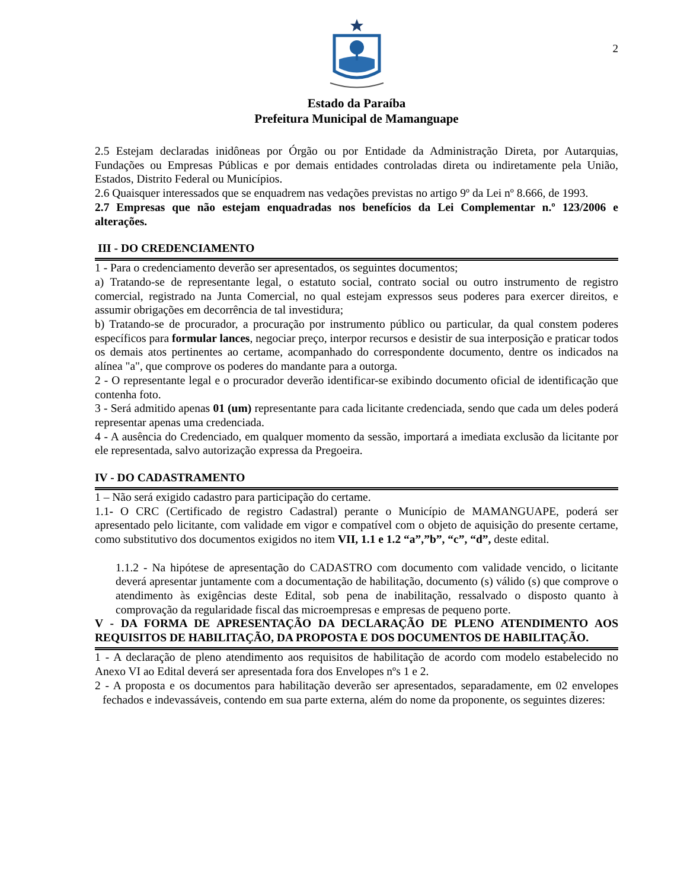2
Estado da Paraíba
Prefeitura Municipal de Mamanguape
2.5 Estejam declaradas inidôneas por Órgão ou por Entidade da Administração Direta, por Autarquias, Fundações ou Empresas Públicas e por demais entidades controladas direta ou indiretamente pela União, Estados, Distrito Federal ou Municípios.
2.6 Quaisquer interessados que se enquadrem nas vedações previstas no artigo 9º da Lei nº 8.666, de 1993.
2.7 Empresas que não estejam enquadradas nos benefícios da Lei Complementar n.º 123/2006 e alterações.
III - DO CREDENCIAMENTO
1 - Para o credenciamento deverão ser apresentados, os seguintes documentos;
a) Tratando-se de representante legal, o estatuto social, contrato social ou outro instrumento de registro comercial, registrado na Junta Comercial, no qual estejam expressos seus poderes para exercer direitos, e assumir obrigações em decorrência de tal investidura;
b) Tratando-se de procurador, a procuração por instrumento público ou particular, da qual constem poderes específicos para formular lances, negociar preço, interpor recursos e desistir de sua interposição e praticar todos os demais atos pertinentes ao certame, acompanhado do correspondente documento, dentre os indicados na alínea "a", que comprove os poderes do mandante para a outorga.
2 - O representante legal e o procurador deverão identificar-se exibindo documento oficial de identificação que contenha foto.
3 - Será admitido apenas 01 (um) representante para cada licitante credenciada, sendo que cada um deles poderá representar apenas uma credenciada.
4 - A ausência do Credenciado, em qualquer momento da sessão, importará a imediata exclusão da licitante por ele representada, salvo autorização expressa da Pregoeira.
IV - DO CADASTRAMENTO
1 – Não será exigido cadastro para participação do certame.
1.1- O CRC (Certificado de registro Cadastral) perante o Município de MAMANGUAPE, poderá ser apresentado pelo licitante, com validade em vigor e compatível com o objeto de aquisição do presente certame, como substitutivo dos documentos exigidos no item VII, 1.1 e 1.2 “a”,”b”, “c”, “d”, deste edital.
1.1.2 - Na hipótese de apresentação do CADASTRO com documento com validade vencido, o licitante deverá apresentar juntamente com a documentação de habilitação, documento (s) válido (s) que comprove o atendimento às exigências deste Edital, sob pena de inabilitação, ressalvado o disposto quanto à comprovação da regularidade fiscal das microempresas e empresas de pequeno porte.
V - DA FORMA DE APRESENTAÇÃO DA DECLARAÇÃO DE PLENO ATENDIMENTO AOS REQUISITOS DE HABILITAÇÃO, DA PROPOSTA E DOS DOCUMENTOS DE HABILITAÇÃO.
1 - A declaração de pleno atendimento aos requisitos de habilitação de acordo com modelo estabelecido no Anexo VI ao Edital deverá ser apresentada fora dos Envelopes nºs 1 e 2.
2 - A proposta e os documentos para habilitação deverão ser apresentados, separadamente, em 02 envelopes fechados e indevassáveis, contendo em sua parte externa, além do nome da proponente, os seguintes dizeres: